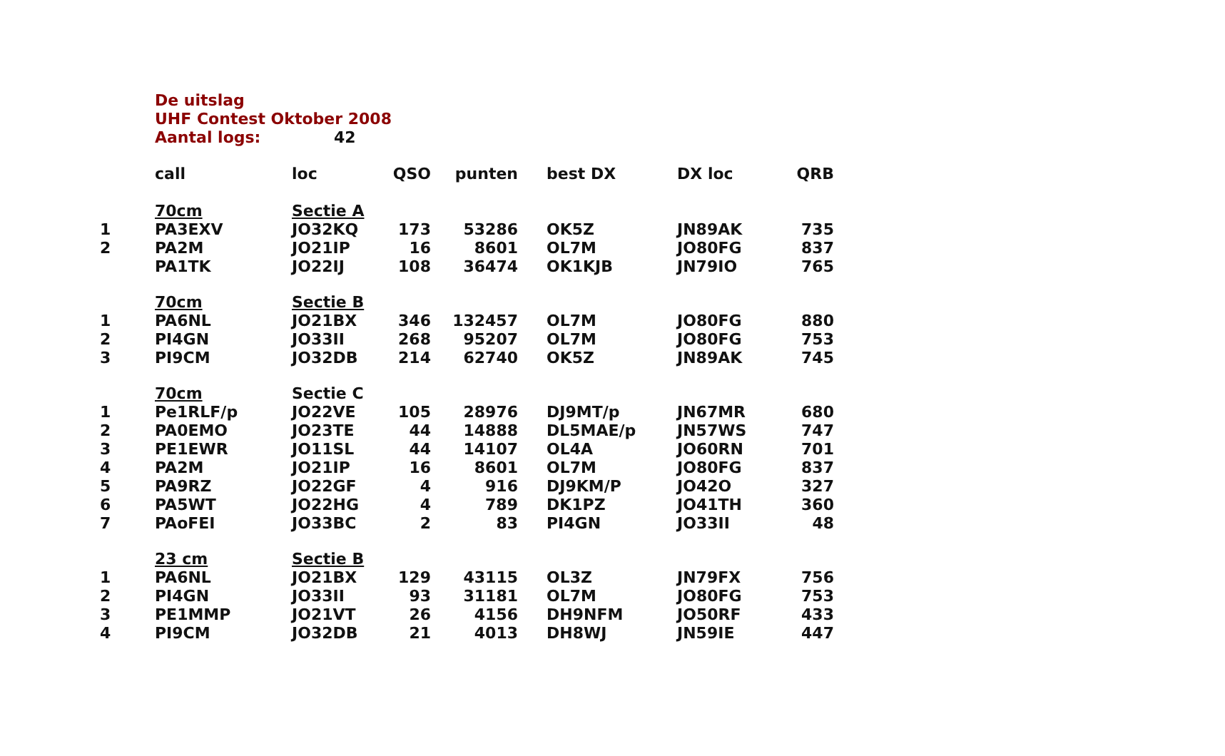De uitslag
UHF Contest Oktober 2008
Aantal logs: 42
| | call | loc | QSO | punten | best DX | DX loc | QRB |
| --- | --- | --- | --- | --- | --- | --- | --- |
| | 70cm | Sectie A | | | | | |
| 1 | PA3EXV | JO32KQ | 173 | 53286 | OK5Z | JN89AK | 735 |
| 2 | PA2M | JO21IP | 16 | 8601 | OL7M | JO80FG | 837 |
| | PA1TK | JO22IJ | 108 | 36474 | OK1KJB | JN79IO | 765 |
| | 70cm | Sectie B | | | | | |
| 1 | PA6NL | JO21BX | 346 | 132457 | OL7M | JO80FG | 880 |
| 2 | PI4GN | JO33II | 268 | 95207 | OL7M | JO80FG | 753 |
| 3 | PI9CM | JO32DB | 214 | 62740 | OK5Z | JN89AK | 745 |
| | 70cm | Sectie C | | | | | |
| 1 | Pe1RLF/p | JO22VE | 105 | 28976 | DJ9MT/p | JN67MR | 680 |
| 2 | PA0EMO | JO23TE | 44 | 14888 | DL5MAE/p | JN57WS | 747 |
| 3 | PE1EWR | JO11SL | 44 | 14107 | OL4A | JO60RN | 701 |
| 4 | PA2M | JO21IP | 16 | 8601 | OL7M | JO80FG | 837 |
| 5 | PA9RZ | JO22GF | 4 | 916 | DJ9KM/P | JO42O | 327 |
| 6 | PA5WT | JO22HG | 4 | 789 | DK1PZ | JO41TH | 360 |
| 7 | PAoFEI | JO33BC | 2 | 83 | PI4GN | JO33II | 48 |
| | 23 cm | Sectie B | | | | | |
| 1 | PA6NL | JO21BX | 129 | 43115 | OL3Z | JN79FX | 756 |
| 2 | PI4GN | JO33II | 93 | 31181 | OL7M | JO80FG | 753 |
| 3 | PE1MMP | JO21VT | 26 | 4156 | DH9NFM | JO50RF | 433 |
| 4 | PI9CM | JO32DB | 21 | 4013 | DH8WJ | JN59IE | 447 |